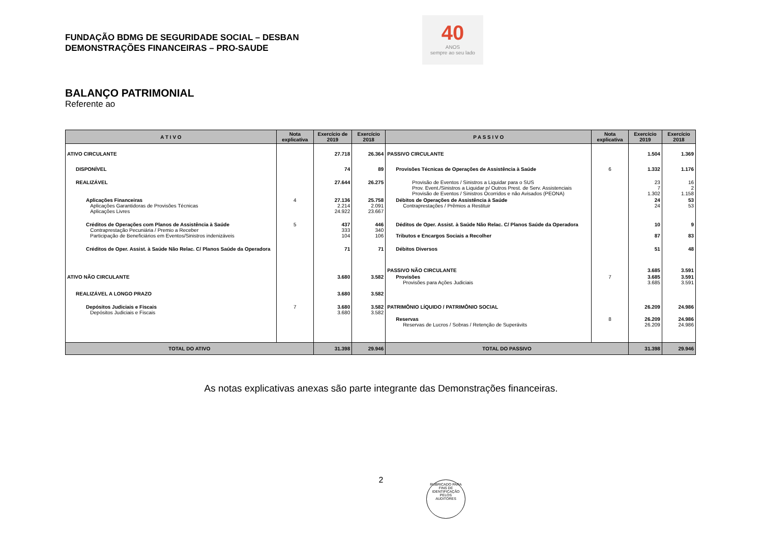FUNDAÇÃO BDMG DE SEGURIDADE SOCIAL – DESBAN
DEMONSTRAÇÕES FINANCEIRAS – PRO-SAUDE
40
ANOS
sempre ao seu lado
BALANÇO PATRIMONIAL
Referente ao
| A T I V O | Nota explicativa | Exercício de 2019 | Exercício 2018 | P A S S I V O | Nota explicativa | Exercício 2019 | Exercício 2018 |
| --- | --- | --- | --- | --- | --- | --- | --- |
| ATIVO CIRCULANTE | | 27.718 | 26.364 | PASSIVO CIRCULANTE | | 1.504 | 1.369 |
| DISPONÍVEL | | 74 | 89 | Provisões Técnicas de Operações de Assistência à Saúde | 6 | 1.332 | 1.176 |
| REALIZÁVEL | | 27.644 | 26.275 | Provisão de Eventos / Sinistros a Liquidar para o SUS Prov. Event./Sinistros a Liquidar p/ Outros Prest. de Serv. Assistenciais Provisão de Eventos / Sinistros Ocorridos e não Avisados (PEONA) | | 23 7 1.302 | 16 2 1.158 |
| Aplicações Financeiras Aplicações Garantidoras de Provisões Técnicas Aplicações Livres | 4 | 27.136 2.214 24.922 | 25.758 2.091 23.667 | Débitos de Operações de Assistência à Saúde Contraprestações / Prêmios a Restituir | | 24 24 | 53 53 |
| Créditos de Operações com Planos de Assistência à Saúde Contraprestação Pecuniária / Premio a Receber Participação de Beneficiários em Eventos/Sinistros indenizáveis | 5 | 437 333 104 | 446 340 106 | Déditos de Oper. Assist. à Saúde Não Relac. C/ Planos Saúde da Operadora Tributos e Encargos Sociais a Recolher | | 10 87 | 9 83 |
| Créditos de Oper. Assist. à Saúde Não Relac. C/ Planos Saúde da Operadora | | 71 | 71 | Débitos Diversos | | 51 | 48 |
| | | | | PASSIVO NÃO CIRCULANTE | | 3.685 | 3.591 |
| ATIVO NÃO CIRCULANTE | | 3.680 | 3.582 | Provisões Provisões para Ações Judiciais | 7 | 3.685 3.685 | 3.591 3.591 |
| REALIZÁVEL A LONGO PRAZO | | 3.680 | 3.582 | | | | |
| Depósitos Judiciais e Fiscais Depósitos Judiciais e Fiscais | 7 | 3.680 3.680 | 3.582 3.582 | PATRIMÔNIO LÍQUIDO / PATRIMÔNIO SOCIAL | | 26.209 | 24.986 |
| | | | | Reservas Reservas de Lucros / Sobras / Retenção de Superávits | 8 | 26.209 26.209 | 24.986 24.986 |
| TOTAL DO ATIVO | | 31.398 | 29.946 | TOTAL DO PASSIVO | | 31.398 | 29.946 |
As notas explicativas anexas são parte integrante das Demonstrações financeiras.
2
RUBRICADO PARA FINS DE IDENTIFICAÇÃO
PELOS
AUDITORES